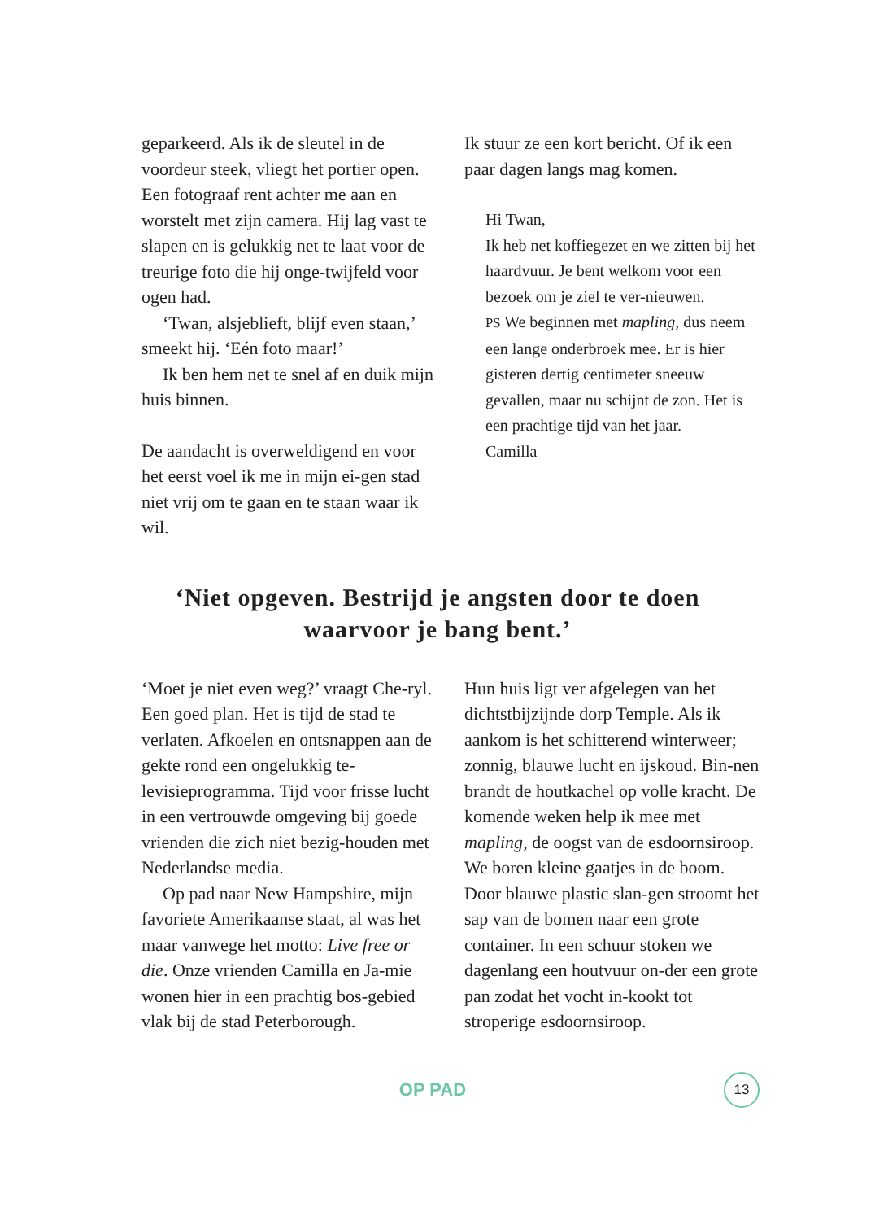geparkeerd. Als ik de sleutel in de voordeur steek, vliegt het portier open. Een fotograaf rent achter me aan en worstelt met zijn camera. Hij lag vast te slapen en is gelukkig net te laat voor de treurige foto die hij onge-twijfeld voor ogen had.
‘Twan, alsjeblieft, blijf even staan,’ smeekt hij. ‘Eén foto maar!’
Ik ben hem net te snel af en duik mijn huis binnen.
De aandacht is overweldigend en voor het eerst voel ik me in mijn ei-gen stad niet vrij om te gaan en te staan waar ik wil.
Ik stuur ze een kort bericht. Of ik een paar dagen langs mag komen.
Hi Twan,
Ik heb net koffiegezet en we zitten bij het haardvuur. Je bent welkom voor een bezoek om je ziel te ver-nieuwen.
PS We beginnen met mapling, dus neem een lange onderbroek mee. Er is hier gisteren dertig centimeter sneeuw gevallen, maar nu schijnt de zon. Het is een prachtige tijd van het jaar.
Camilla
‘Niet opgeven. Bestrijd je angsten door te doen
waarvoor je bang bent.’
‘Moet je niet even weg?’ vraagt Che-ryl. Een goed plan. Het is tijd de stad te verlaten. Afkoelen en ontsnappen aan de gekte rond een ongelukkig te-levisieprogramma. Tijd voor frisse lucht in een vertrouwde omgeving bij goede vrienden die zich niet bezig-houden met Nederlandse media.
Op pad naar New Hampshire, mijn favoriete Amerikaanse staat, al was het maar vanwege het motto: Live free or die. Onze vrienden Camilla en Ja-mie wonen hier in een prachtig bos-gebied vlak bij de stad Peterborough.
Hun huis ligt ver afgelegen van het dichtstbijzijnde dorp Temple. Als ik aankom is het schitterend winterweer; zonnig, blauwe lucht en ijskoud. Bin-nen brandt de houtkachel op volle kracht. De komende weken help ik mee met mapling, de oogst van de esdoornsiroop. We boren kleine gaatjes in de boom. Door blauwe plastic slan-gen stroomt het sap van de bomen naar een grote container. In een schuur stoken we dagenlang een houtvuur on-der een grote pan zodat het vocht in-kookt tot stroperige esdoornsiroop.
OP PAD
13